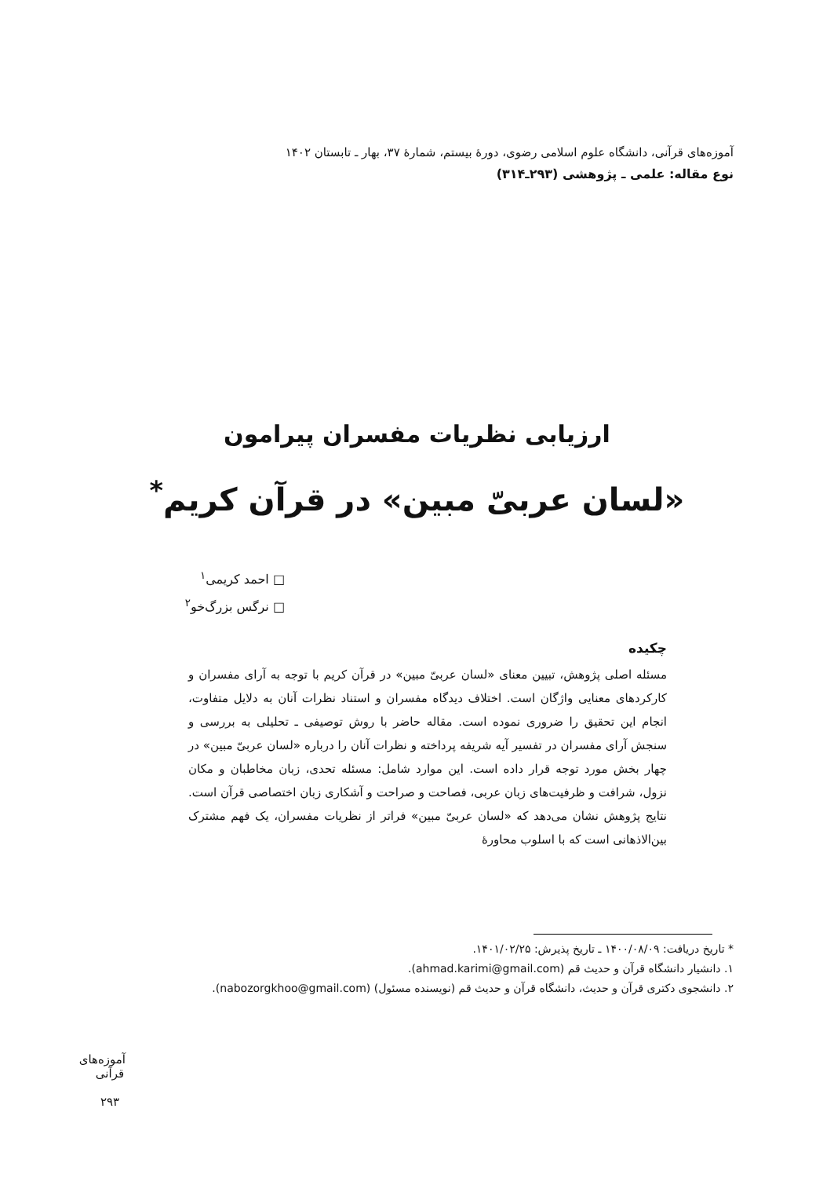آموزه‌های قرآنی، دانشگاه علوم اسلامی رضوی، دورهٔ بیستم، شمارهٔ ۳۷، بهار ـ تابستان ۱۴۰۲
نوع مقاله: علمی ـ پژوهشی (۲۹۳ـ۳۱۴)
ارزیابی نظریات مفسران پیرامون
«لسان عربیّ مبین» در قرآن کریم<sup>*</sup>
□ احمد کریمی<sup>۱</sup>
□ نرگس بزرگ‌خو<sup>۲</sup>
چکیده
مسئله اصلی پژوهش، تبیین معنای «لسان عربیّ مبین» در قرآن کریم با توجه به آرای مفسران و کارکردهای معنایی واژگان است. اختلاف دیدگاه مفسران و استناد نظرات آنان به دلایل متفاوت، انجام این تحقیق را ضروری نموده است. مقاله حاضر با روش توصیفی ـ تحلیلی به بررسی و سنجش آرای مفسران در تفسیر آیه شریفه پرداخته و نظرات آنان را درباره «لسان عربیّ مبین» در چهار بخش مورد توجه قرار داده است. این موارد شامل: مسئله تحدی، زبان مخاطبان و مکان نزول، شرافت و ظرفیت‌های زبان عربی، فصاحت و صراحت و آشکاری زبان اختصاصی قرآن است. نتایج پژوهش نشان می‌دهد که «لسان عربیّ مبین» فراتر از نظریات مفسران، یک فهم مشترک بین‌الاذهانی است که با اسلوب محاورهٔ
* تاریخ دریافت: ۱۴۰۰/۰۸/۰۹ ـ تاریخ پذیرش: ۱۴۰۱/۰۲/۲۵.
۱. دانشیار دانشگاه قرآن و حدیث قم (ahmad.karimi@gmail.com).
۲. دانشجوی دکتری قرآن و حدیث، دانشگاه قرآن و حدیث قم (نویسنده مسئول) (nabozorgkhoo@gmail.com).
آموزه‌های قرآنی
۲۹۳